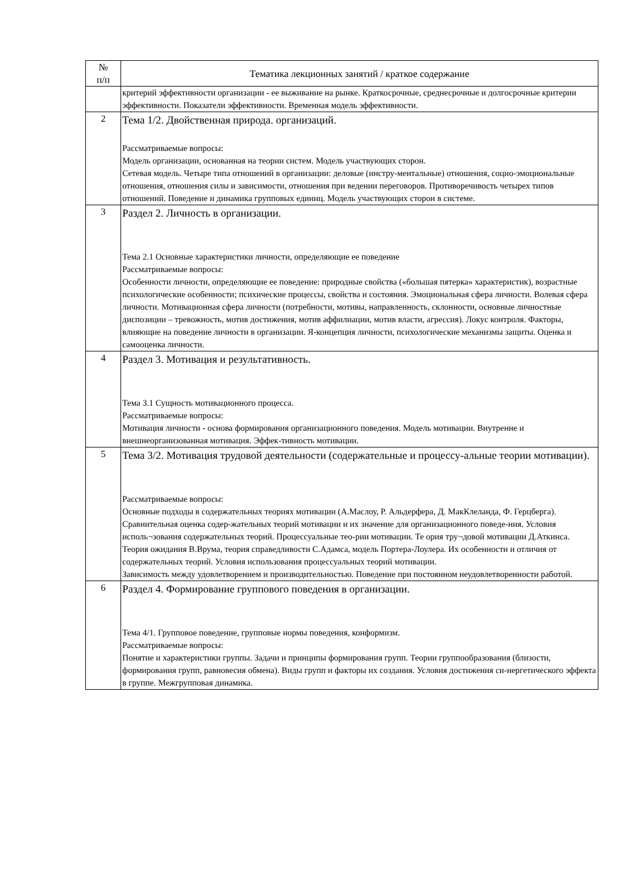| № п/п | Тематика лекционных занятий / краткое содержание |
| --- | --- |
| | критерий эффективности организации - ее выживание на рынке. Краткосрочные, среднесрочные и долгосрочные критерии эффективности. Показатели эффективности. Временная модель эффективности. |
| 2 | Тема 1/2. Двойственная природа. организаций. Рассматриваемые вопросы: Модель организации, основанная на теории систем. Модель участвующих сторон. Сетевая модель. Четыре типа отношений в организации: деловые (инстру-ментальные) отношения, социо-эмоциональные отношения, отношения силы и зависимости, отношения при ведении переговоров. Противоречивость четырех типов отношений. Поведение и динамика групповых единиц. Модель участвующих сторон в системе. |
| 3 | Раздел 2. Личность в организации. Тема 2.1 Основные характеристики личности, определяющие ее поведение Рассматриваемые вопросы: Особенности личности, определяющие ее поведение: природные свойства («большая пятерка» характеристик), возрастные психологические особенности; психические процессы, свойства и состояния. Эмоциональная сфера личности. Волевая сфера личности. Мотивационная сфера личности (потребности, мотивы, направленность, склонности, основные личностные диспозиции – тревожность, мотив достижения, мотив аффилиации, мотив власти, агрессия). Локус контроля. Факторы, влияющие на поведение личности в организации. Я-концепция личности, психологические механизмы защиты. Оценка и самооценка личности. |
| 4 | Раздел 3. Мотивация и результативность. Тема 3.1 Сущность мотивационного процесса. Рассматриваемые вопросы: Мотивация личности - основа формирования организационного поведения. Модель мотивации. Внутренне и внешнеорганизованная мотивация. Эффек-тивность мотивации. |
| 5 | Тема 3/2. Мотивация трудовой деятельности (содержательные и процессу-альные теории мотивации). Рассматриваемые вопросы: Основные подходы в содержательных теориях мотивации (А.Маслоу, Р. Альдерфера, Д. МакКлеланда, Ф. Герцберга). Сравнительная оценка содер-жательных теорий мотивации и их значение для организационного поведе-ния. Условия исполь¬зования содержательных теорий. Процессуальные тео-рии мотивации. Те ория тру¬довой мотивации Д.Аткинса. Теория ожидания В.Врума, теория справедливости С.Адамса, модель Портера-Лоулера. Их особенности и отличия от содержательных теорий. Условия использования процессуальных теорий мотивации. Зависимость между удовлетворением и производительностью. Поведение при постоянном неудовлетворенности работой. |
| 6 | Раздел 4. Формирование группового поведения в организации. Тема 4/1. Групповое поведение, групповые нормы поведения, конформизм. Рассматриваемые вопросы: Понятие и характеристики группы. Задачи и принципы формирования групп. Теории группообразования (близости, формирования групп, равновесия обмена). Виды групп и факторы их создания. Условия достижения си-нергетического эффекта в группе. Межгрупповая динамика. |